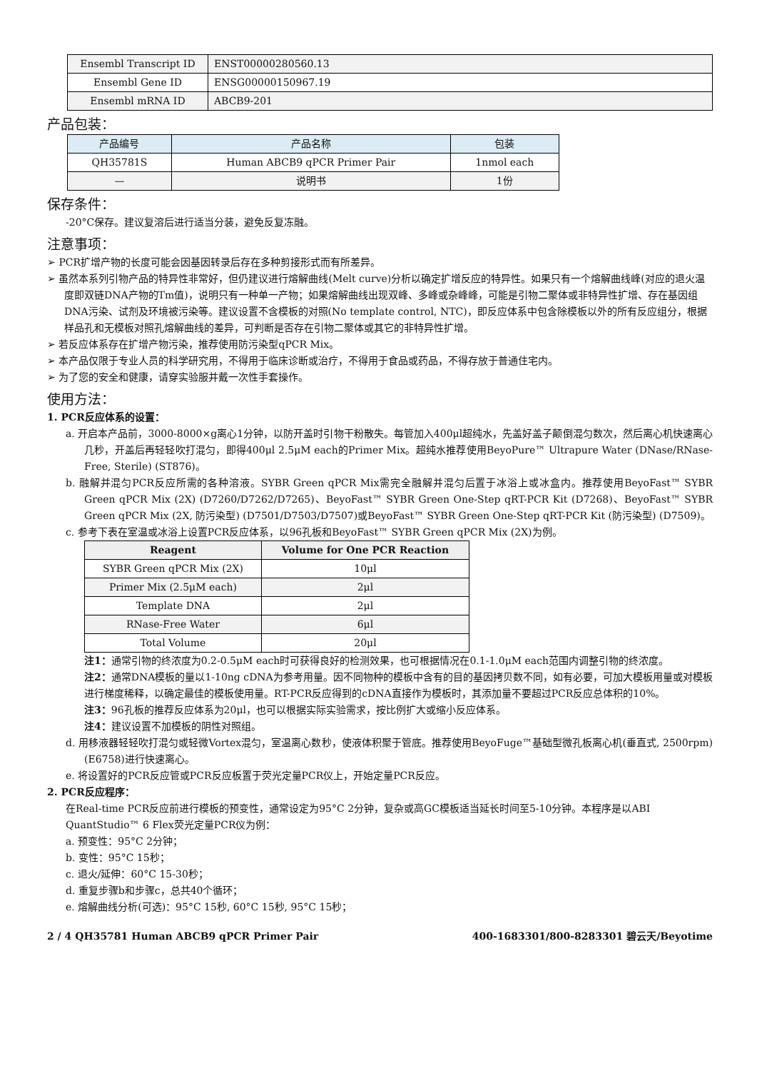| Ensembl Transcript ID | ENST00000280560.13 |
| Ensembl Gene ID | ENSG00000150967.19 |
| Ensembl mRNA ID | ABCB9-201 |
产品包装：
| 产品编号 | 产品名称 | 包装 |
| QH35781S | Human ABCB9 qPCR Primer Pair | 1nmol each |
| — | 说明书 | 1份 |
保存条件：
-20°C保存。建议复溶后进行适当分装，避免反复冻融。
注意事项：
➢ PCR扩增产物的长度可能会因基因转录后存在多种剪接形式而有所差异。
➢ 虽然本系列引物产品的特异性非常好，但仍建议进行熔解曲线(Melt curve)分析以确定扩增反应的特异性。如果只有一个熔解曲线峰(对应的退火温度即双链DNA产物的Tm值)，说明只有一种单一产物；如果熔解曲线出现双峰、多峰或杂峰峰，可能是引物二聚体或非特异性扩增、存在基因组DNA污染、试剂及环境被污染等。建议设置不含模板的对照(No template control, NTC)，即反应体系中包含除模板以外的所有反应组分，根据样品孔和无模板对照孔熔解曲线的差异，可判断是否存在引物二聚体或其它的非特异性扩增。
➢ 若反应体系存在扩增产物污染，推荐使用防污染型qPCR Mix。
➢ 本产品仅限于专业人员的科学研究用，不得用于临床诊断或治疗，不得用于食品或药品，不得存放于普通住宅内。
➢ 为了您的安全和健康，请穿实验服并戴一次性手套操作。
使用方法：
1. PCR反应体系的设置：
a. 开启本产品前，3000-8000×g离心1分钟，以防开盖时引物干粉散失。每管加入400μl超纯水，先盖好盖子颠倒混匀数次，然后离心机快速离心几秒，开盖后再轻轻吹打混匀，即得400μl 2.5μM each的Primer Mix。超纯水推荐使用BeyoPure™ Ultrapure Water (DNase/RNase-Free, Sterile) (ST876)。
b. 融解并混匀PCR反应所需的各种溶液。SYBR Green qPCR Mix需完全融解并混匀后置于冰浴上或冰盒内。推荐使用BeyoFast™ SYBR Green qPCR Mix (2X) (D7260/D7262/D7265)、BeyoFast™ SYBR Green One-Step qRT-PCR Kit (D7268)、BeyoFast™ SYBR Green qPCR Mix (2X, 防污染型) (D7501/D7503/D7507)或BeyoFast™ SYBR Green One-Step qRT-PCR Kit (防污染型) (D7509)。
c. 参考下表在室温或冰浴上设置PCR反应体系，以96孔板和BeyoFast™ SYBR Green qPCR Mix (2X)为例。
| Reagent | Volume for One PCR Reaction |
| --- | --- |
| SYBR Green qPCR Mix (2X) | 10μl |
| Primer Mix (2.5μM each) | 2μl |
| Template DNA | 2μl |
| RNase-Free Water | 6μl |
| Total Volume | 20μl |
注1：通常引物的终浓度为0.2-0.5μM each时可获得良好的检测效果，也可根据情况在0.1-1.0μM each范围内调整引物的终浓度。
注2：通常DNA模板的量以1-10ng cDNA为参考用量。因不同物种的模板中含有的目的基因拷贝数不同，如有必要，可加大模板用量或对模板进行梯度稀释，以确定最佳的模板使用量。RT-PCR反应得到的cDNA直接作为模板时，其添加量不要超过PCR反应总体积的10%。
注3：96孔板的推荐反应体系为20μl，也可以根据实际实验需求，按比例扩大或缩小反应体系。
注4：建议设置不加模板的阴性对照组。
d. 用移液器轻轻吹打混匀或轻微Vortex混匀，室温离心数秒，使液体积聚于管底。推荐使用BeyoFuge™基础型微孔板离心机(垂直式, 2500rpm) (E6758)进行快速离心。
e. 将设置好的PCR反应管或PCR反应板置于荧光定量PCR仪上，开始定量PCR反应。
2. PCR反应程序：
在Real-time PCR反应前进行模板的预变性，通常设定为95°C 2分钟，复杂或高GC模板适当延长时间至5-10分钟。本程序是以ABI QuantStudio™ 6 Flex荧光定量PCR仪为例：
a. 预变性：95°C 2分钟；
b. 变性：95°C 15秒；
c. 退火/延伸：60°C 15-30秒；
d. 重复步骤b和步骤c，总共40个循环；
e. 熔解曲线分析(可选)：95°C 15秒, 60°C 15秒, 95°C 15秒；
2 / 4 QH35781 Human ABCB9 qPCR Primer Pair 400-1683301/800-8283301 碧云天/Beyotime